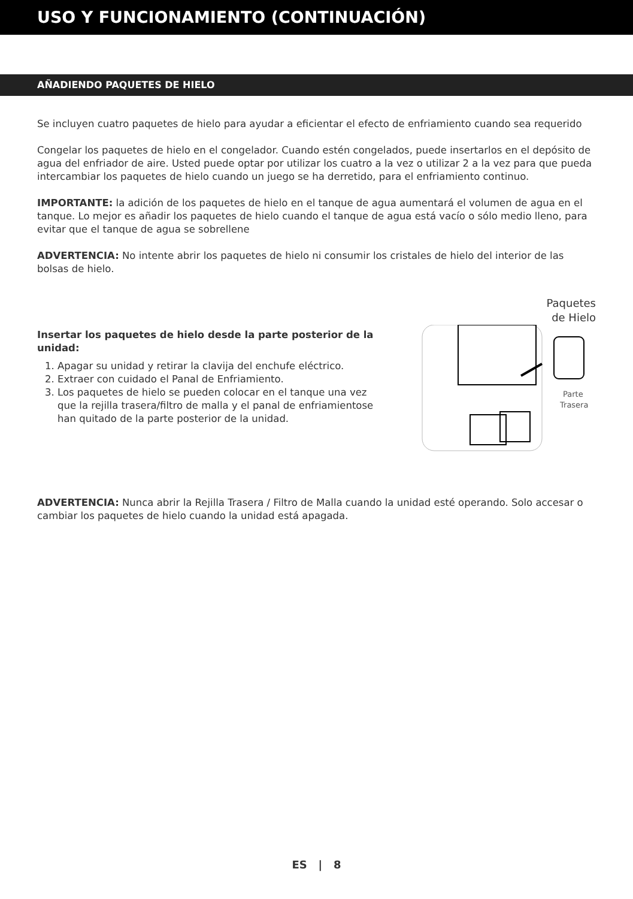USO Y FUNCIONAMIENTO (CONTINUACIÓN)
AÑADIENDO PAQUETES DE HIELO
Se incluyen cuatro paquetes de hielo para ayudar a eficientar el efecto de enfriamiento cuando sea requerido
Congelar los paquetes de hielo en el congelador. Cuando estén congelados, puede insertarlos en el depósito de agua del enfriador de aire. Usted puede optar por utilizar los cuatro a la vez o utilizar 2 a la vez para que pueda intercambiar los paquetes de hielo cuando un juego se ha derretido, para el enfriamiento continuo.
IMPORTANTE: la adición de los paquetes de hielo en el tanque de agua aumentará el volumen de agua en el tanque. Lo mejor es añadir los paquetes de hielo cuando el tanque de agua está vacío o sólo medio lleno, para evitar que el tanque de agua se sobrellene
ADVERTENCIA: No intente abrir los paquetes de hielo ni consumir los cristales de hielo del interior de las bolsas de hielo.
Insertar los paquetes de hielo desde la parte posterior de la unidad:
1. Apagar su unidad y retirar la clavija del enchufe eléctrico.
2. Extraer con cuidado el Panal de Enfriamiento.
3. Los paquetes de hielo se pueden colocar en el tanque una vez que la rejilla trasera/filtro de malla y el panal de enfriamientose han quitado de la parte posterior de la unidad.
Paquetes
de Hielo
Parte
Trasera
ADVERTENCIA: Nunca abrir la Rejilla Trasera / Filtro de Malla cuando la unidad esté operando. Solo accesar o cambiar los paquetes de hielo cuando la unidad está apagada.
ES | 8